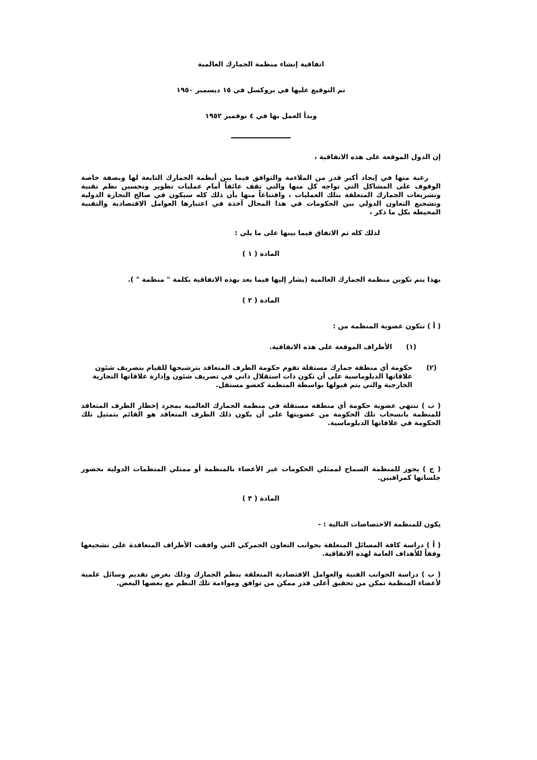اتفاقية إنشاء منظمة الجمارك العالمية
تم التوقيع عليها في بروكسل في ١٥ ديسمبر ١٩٥٠
وبدأ العمل بها في ٤ نوفمبر ١٩٥٢
إن الدول الموقعة على هذه الاتفاقية ،
رغبة منها في إيجاد أكبر قدر من الملاءمة والتوافق فيما بين أنظمة الجمارك التابعة لها وبصفة خاصة الوقوف على المشاكل التي تواجه كل منها والتي تقف عائقاً أمام عمليات تطوير وتحسين نظم تقنية وتشريعات الجمارك المتعلقة بتلك العمليات ، واقتناعاً منها بأن ذلك كله سيكون في صالح التجارة الدولية وتشجيع التعاون الدولي بين الحكومات في هذا المجال آخذة في اعتبارها العوامل الاقتصادية والتقنية المحيطة بكل ما ذكر ،
لذلك كله تم الاتفاق فيما بينها على ما يلي :
المادة ( ١ )
بهذا يتم تكوين منظمة الجمارك العالمية (يشار إليها فيما بعد بهذه الاتفاقية بكلمة " منظمة " ).
المادة ( ٢ )
( أ ) تتكون عضوية المنظمة من :
(١) الأطراف الموقعة على هذه الاتفاقية.
(٢) حكومة أي منطقة جمارك مستقلة تقوم حكومة الطرف المتعاقد بترشيحها للقيام بتصريف شئون علاقاتها الدبلوماسية على أن تكون ذات استقلال ذاتي في تصريف شئون وإدارة علاقاتها التجارية الخارجية والتي يتم قبولها بواسطة المنظمة كعضو مستقل.
( ب ) تنتهي عضوية حكومة أي منطقة مستقلة في منظمة الجمارك العالمية بمجرد إخطار الطرف المتعاقد للمنظمة بانسحاب تلك الحكومة من عضويتها على أن يكون ذلك الطرف المتعاقد هو القائم بتمثيل تلك الحكومة في علاقاتها الدبلوماسية.
( ج ) يجوز للمنظمة السماح لممثلي الحكومات غير الأعضاء بالمنظمة أو ممثلي المنظمات الدولية بحضور جلساتها كمراقبين.
المادة ( ٣ )
يكون للمنظمة الاختصاصات التالية : -
( أ ) دراسة كافة المسائل المتعلقة بجوانب التعاون الجمركي التي وافقت الأطراف المتعاقدة على تشجيعها وفقاً للأهداف العامة لهذه الاتفاقية.
( ب ) دراسة الجوانب الفنية والعوامل الاقتصادية المتعلقة بنظم الجمارك وذلك بغرض تقديم وسائل علمية لأعضاء المنظمة تمكن من تحقيق أعلى قدر ممكن من توافق ومواءمة تلك النظم مع بعضها البعض.